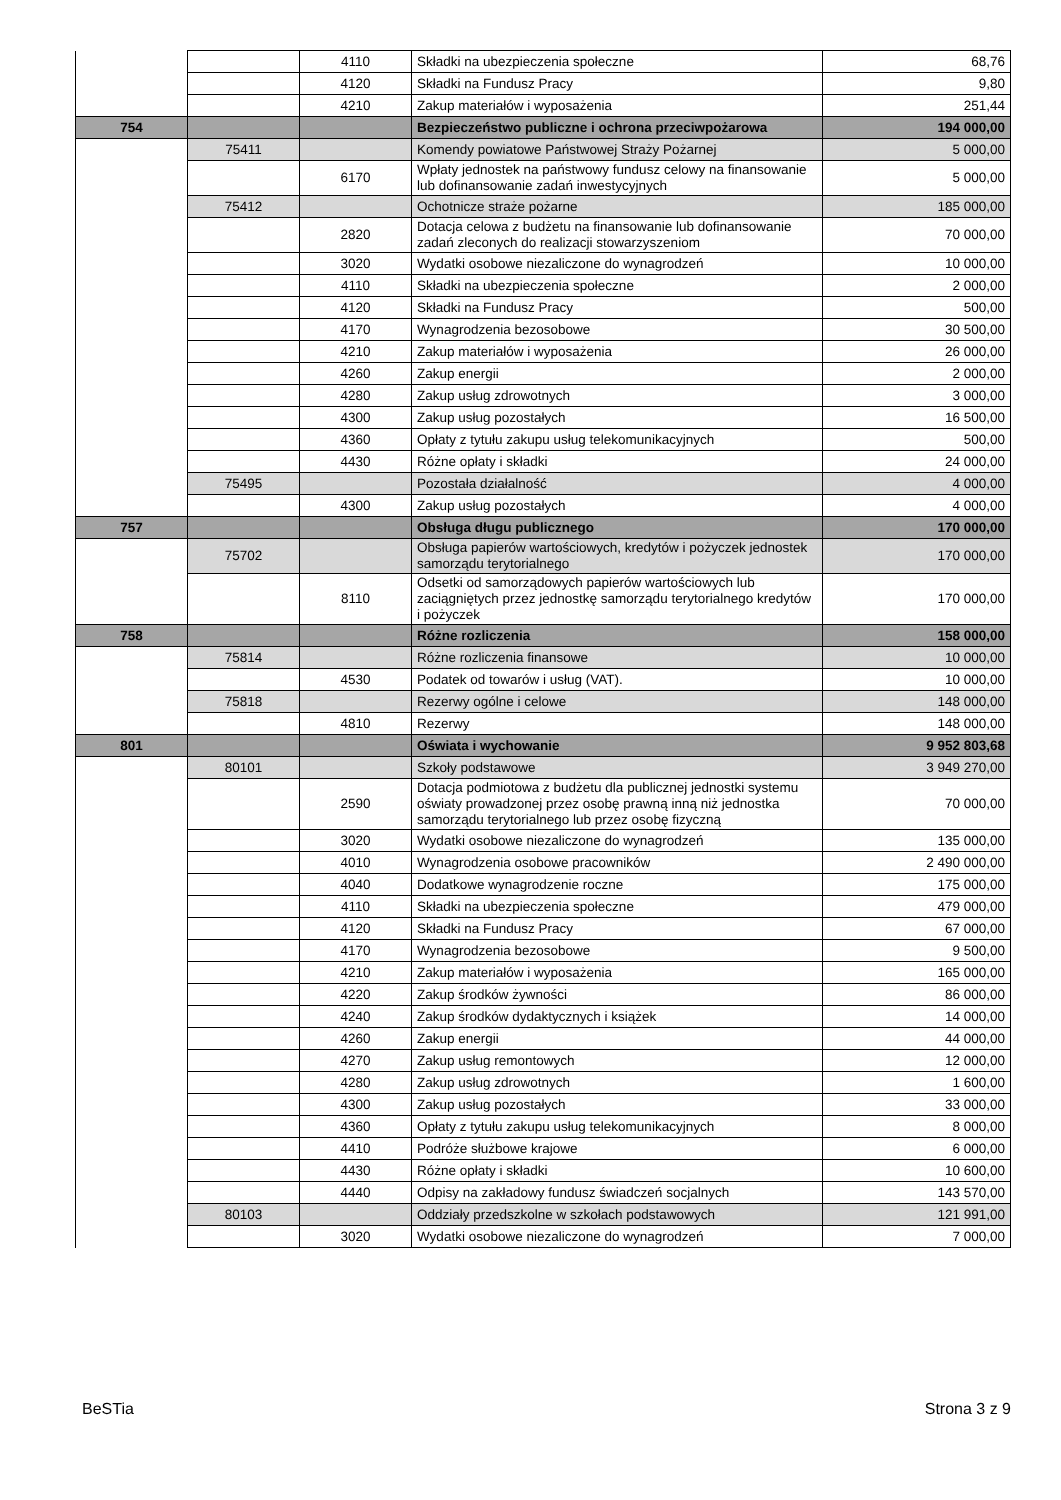| | | 4110 | Składki na ubezpieczenia społeczne | 68,76 |
| | | 4120 | Składki na Fundusz Pracy | 9,80 |
| | | 4210 | Zakup materiałów i wyposażenia | 251,44 |
| 754 | | | Bezpieczeństwo publiczne i ochrona przeciwpożarowa | 194 000,00 |
| | 75411 | | Komendy powiatowe Państwowej Straży Pożarnej | 5 000,00 |
| | | 6170 | Wpłaty jednostek na państwowy fundusz celowy na finansowanie lub dofinansowanie zadań inwestycyjnych | 5 000,00 |
| | 75412 | | Ochotnicze straże pożarne | 185 000,00 |
| | | 2820 | Dotacja celowa z budżetu na finansowanie lub dofinansowanie zadań zleconych do realizacji stowarzyszeniom | 70 000,00 |
| | | 3020 | Wydatki osobowe niezaliczone do wynagrodzeń | 10 000,00 |
| | | 4110 | Składki na ubezpieczenia społeczne | 2 000,00 |
| | | 4120 | Składki na Fundusz Pracy | 500,00 |
| | | 4170 | Wynagrodzenia bezosobowe | 30 500,00 |
| | | 4210 | Zakup materiałów i wyposażenia | 26 000,00 |
| | | 4260 | Zakup energii | 2 000,00 |
| | | 4280 | Zakup usług zdrowotnych | 3 000,00 |
| | | 4300 | Zakup usług pozostałych | 16 500,00 |
| | | 4360 | Opłaty z tytułu zakupu usług telekomunikacyjnych | 500,00 |
| | | 4430 | Różne opłaty i składki | 24 000,00 |
| | 75495 | | Pozostała działalność | 4 000,00 |
| | | 4300 | Zakup usług pozostałych | 4 000,00 |
| 757 | | | Obsługa długu publicznego | 170 000,00 |
| | 75702 | | Obsługa papierów wartościowych, kredytów i pożyczek jednostek samorządu terytorialnego | 170 000,00 |
| | | 8110 | Odsetki od samorządowych papierów wartościowych lub zaciągniętych przez jednostkę samorządu terytorialnego kredytów i pożyczek | 170 000,00 |
| 758 | | | Różne rozliczenia | 158 000,00 |
| | 75814 | | Różne rozliczenia finansowe | 10 000,00 |
| | | 4530 | Podatek od towarów i usług (VAT). | 10 000,00 |
| | 75818 | | Rezerwy ogólne i celowe | 148 000,00 |
| | | 4810 | Rezerwy | 148 000,00 |
| 801 | | | Oświata i wychowanie | 9 952 803,68 |
| | 80101 | | Szkoły podstawowe | 3 949 270,00 |
| | | 2590 | Dotacja podmiotowa z budżetu dla publicznej jednostki systemu oświaty prowadzonej przez osobę prawną inną niż jednostka samorządu terytorialnego lub przez osobę fizyczną | 70 000,00 |
| | | 3020 | Wydatki osobowe niezaliczone do wynagrodzeń | 135 000,00 |
| | | 4010 | Wynagrodzenia osobowe pracowników | 2 490 000,00 |
| | | 4040 | Dodatkowe wynagrodzenie roczne | 175 000,00 |
| | | 4110 | Składki na ubezpieczenia społeczne | 479 000,00 |
| | | 4120 | Składki na Fundusz Pracy | 67 000,00 |
| | | 4170 | Wynagrodzenia bezosobowe | 9 500,00 |
| | | 4210 | Zakup materiałów i wyposażenia | 165 000,00 |
| | | 4220 | Zakup środków żywności | 86 000,00 |
| | | 4240 | Zakup środków dydaktycznych i książek | 14 000,00 |
| | | 4260 | Zakup energii | 44 000,00 |
| | | 4270 | Zakup usług remontowych | 12 000,00 |
| | | 4280 | Zakup usług zdrowotnych | 1 600,00 |
| | | 4300 | Zakup usług pozostałych | 33 000,00 |
| | | 4360 | Opłaty z tytułu zakupu usług telekomunikacyjnych | 8 000,00 |
| | | 4410 | Podróże służbowe krajowe | 6 000,00 |
| | | 4430 | Różne opłaty i składki | 10 600,00 |
| | | 4440 | Odpisy na zakładowy fundusz świadczeń socjalnych | 143 570,00 |
| | 80103 | | Oddziały przedszkolne w szkołach podstawowych | 121 991,00 |
| | | 3020 | Wydatki osobowe niezaliczone do wynagrodzeń | 7 000,00 |
BeSTia Strona 3 z 9